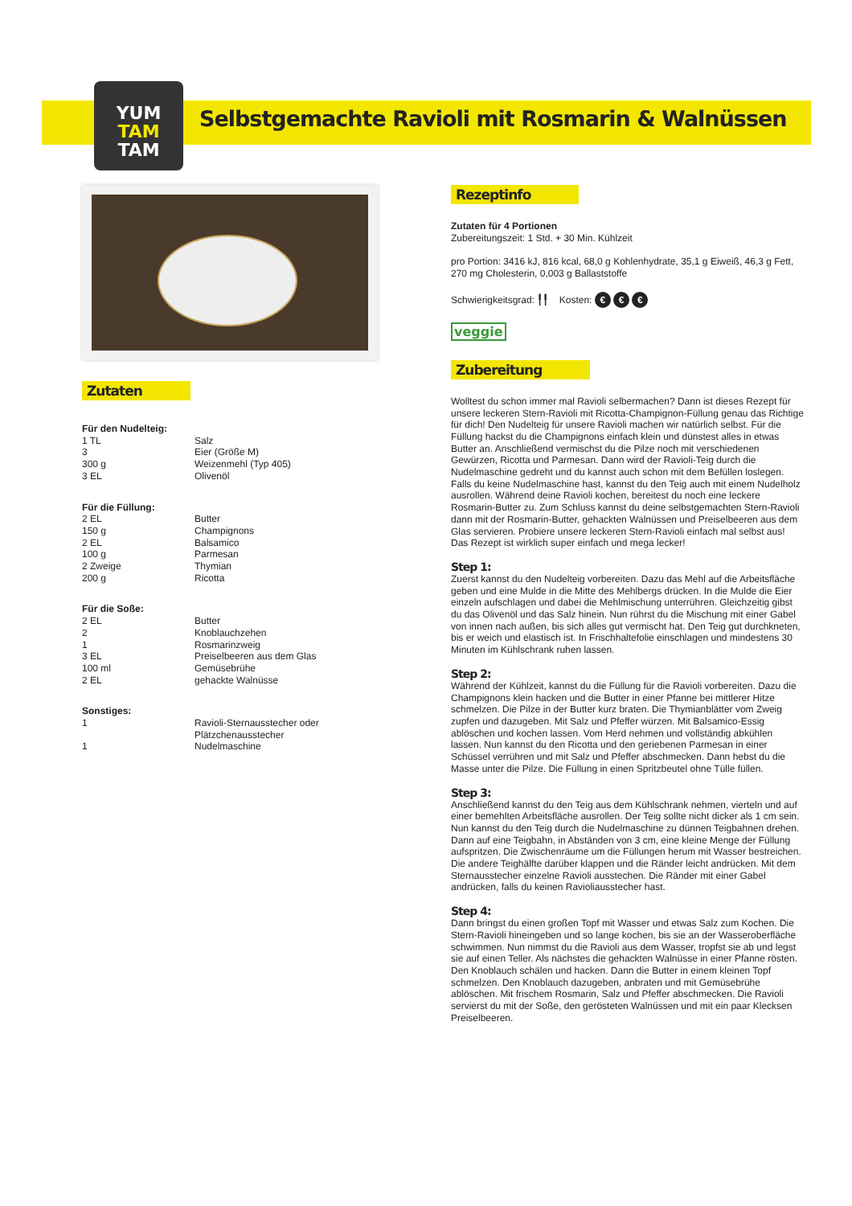YUM
TAM
TAM
Selbstgemachte Ravioli mit Rosmarin & Walnüssen
Zutaten
Für den Nudelteig:
| 1 TL | Salz |
| 3 | Eier (Größe M) |
| 300 g | Weizenmehl (Typ 405) |
| 3 EL | Olivenöl |
Für die Füllung:
| 2 EL | Butter |
| 150 g | Champignons |
| 2 EL | Balsamico |
| 100 g | Parmesan |
| 2 Zweige | Thymian |
| 200 g | Ricotta |
Für die Soße:
| 2 EL | Butter |
| 2 | Knoblauchzehen |
| 1 | Rosmarinzweig |
| 3 EL | Preiselbeeren aus dem Glas |
| 100 ml | Gemüsebrühe |
| 2 EL | gehackte Walnüsse |
Sonstiges:
| 1 | Ravioli-Sternausstecher oder Plätzchenausstecher |
| 1 | Nudelmaschine |
Rezeptinfo
Zutaten für 4 Portionen
Zubereitungszeit: 1 Std. + 30 Min. Kühlzeit
pro Portion: 3416 kJ, 816 kcal, 68,0 g Kohlenhydrate, 35,1 g Eiweiß, 46,3 g Fett, 270 mg Cholesterin, 0,003 g Ballaststoffe
Schwierigkeitsgrad: ╿╿ Kosten: € € €
veggie
Zubereitung
Wolltest du schon immer mal Ravioli selbermachen? Dann ist dieses Rezept für unsere leckeren Stern-Ravioli mit Ricotta-Champignon-Füllung genau das Richtige für dich! Den Nudelteig für unsere Ravioli machen wir natürlich selbst. Für die Füllung hackst du die Champignons einfach klein und dünstest alles in etwas Butter an. Anschließend vermischst du die Pilze noch mit verschiedenen Gewürzen, Ricotta und Parmesan. Dann wird der Ravioli-Teig durch die Nudelmaschine gedreht und du kannst auch schon mit dem Befüllen loslegen. Falls du keine Nudelmaschine hast, kannst du den Teig auch mit einem Nudelholz ausrollen. Während deine Ravioli kochen, bereitest du noch eine leckere Rosmarin-Butter zu. Zum Schluss kannst du deine selbstgemachten Stern-Ravioli dann mit der Rosmarin-Butter, gehackten Walnüssen und Preiselbeeren aus dem Glas servieren. Probiere unsere leckeren Stern-Ravioli einfach mal selbst aus! Das Rezept ist wirklich super einfach und mega lecker!
Step 1:
Zuerst kannst du den Nudelteig vorbereiten. Dazu das Mehl auf die Arbeitsfläche geben und eine Mulde in die Mitte des Mehlbergs drücken. In die Mulde die Eier einzeln aufschlagen und dabei die Mehlmischung unterrühren. Gleichzeitig gibst du das Olivenöl und das Salz hinein. Nun rührst du die Mischung mit einer Gabel von innen nach außen, bis sich alles gut vermischt hat. Den Teig gut durchkneten, bis er weich und elastisch ist. In Frischhaltefolie einschlagen und mindestens 30 Minuten im Kühlschrank ruhen lassen.
Step 2:
Während der Kühlzeit, kannst du die Füllung für die Ravioli vorbereiten. Dazu die Champignons klein hacken und die Butter in einer Pfanne bei mittlerer Hitze schmelzen. Die Pilze in der Butter kurz braten. Die Thymianblätter vom Zweig zupfen und dazugeben. Mit Salz und Pfeffer würzen. Mit Balsamico-Essig ablöschen und kochen lassen. Vom Herd nehmen und vollständig abkühlen lassen. Nun kannst du den Ricotta und den geriebenen Parmesan in einer Schüssel verrühren und mit Salz und Pfeffer abschmecken. Dann hebst du die Masse unter die Pilze. Die Füllung in einen Spritzbeutel ohne Tülle füllen.
Step 3:
Anschließend kannst du den Teig aus dem Kühlschrank nehmen, vierteln und auf einer bemehlten Arbeitsfläche ausrollen. Der Teig sollte nicht dicker als 1 cm sein. Nun kannst du den Teig durch die Nudelmaschine zu dünnen Teigbahnen drehen. Dann auf eine Teigbahn, in Abständen von 3 cm, eine kleine Menge der Füllung aufspritzen. Die Zwischenräume um die Füllungen herum mit Wasser bestreichen. Die andere Teighälfte darüber klappen und die Ränder leicht andrücken. Mit dem Sternausstecher einzelne Ravioli ausstechen. Die Ränder mit einer Gabel andrücken, falls du keinen Ravioliausstecher hast.
Step 4:
Dann bringst du einen großen Topf mit Wasser und etwas Salz zum Kochen. Die Stern-Ravioli hineingeben und so lange kochen, bis sie an der Wasseroberfläche schwimmen. Nun nimmst du die Ravioli aus dem Wasser, tropfst sie ab und legst sie auf einen Teller. Als nächstes die gehackten Walnüsse in einer Pfanne rösten. Den Knoblauch schälen und hacken. Dann die Butter in einem kleinen Topf schmelzen. Den Knoblauch dazugeben, anbraten und mit Gemüsebrühe ablöschen. Mit frischem Rosmarin, Salz und Pfeffer abschmecken. Die Ravioli servierst du mit der Soße, den gerösteten Walnüssen und mit ein paar Klecksen Preiselbeeren.